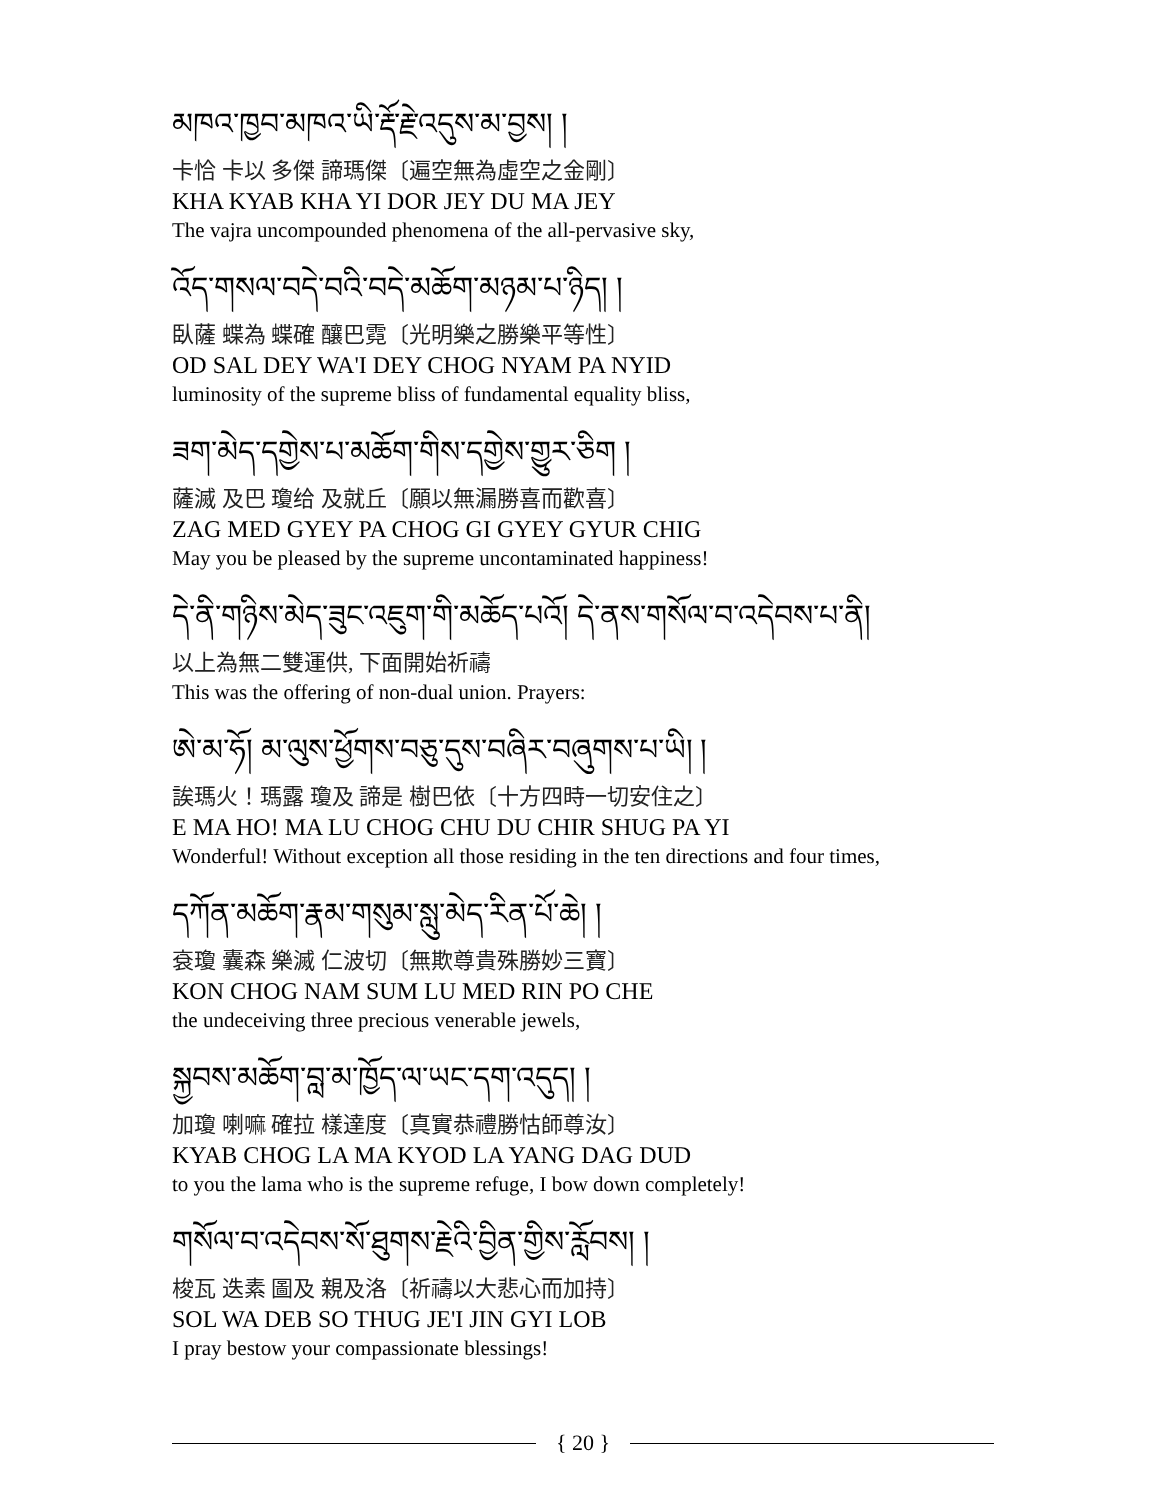མཁའ་ཁྱབ་མཁའ་ཡི་རྡོ་རྗེ་འདུས་མ་བྱས། །
卡恰 卡以 多傑 諦瑪傑〔遍空無為虛空之金剛〕
KHA KYAB KHA YI DOR JEY DU MA JEY
The vajra uncompounded phenomena of the all-pervasive sky,
འོད་གསལ་བདེ་བའི་བདེ་མཆོག་མཉམ་པ་ཉིད། །
臥薩 蝶為 蝶確 釀巴霓〔光明樂之勝樂平等性〕
OD SAL DEY WA'I DEY CHOG NYAM PA NYID
luminosity of the supreme bliss of fundamental equality bliss,
ཟག་མེད་དགྱེས་པ་མཆོག་གིས་དགྱེས་གྱུར་ཅིག །
薩滅 及巴 瓊给 及就丘〔願以無漏勝喜而歡喜〕
ZAG MED GYEY PA CHOG GI GYEY GYUR CHIG
May you be pleased by the supreme uncontaminated happiness!
དེ་ནི་གཉིས་མེད་ཟུང་འཇུག་གི་མཆོད་པའོ། དེ་ནས་གསོལ་བ་འདེབས་པ་ནི།
以上為無二雙運供, 下面開始祈禱
This was the offering of non-dual union. Prayers:
ཨེ་མ་ཧོ། མ་ལུས་ཕྱོགས་བཅུ་དུས་བཞིར་བཞུགས་པ་ཡི། །
誒瑪火！瑪露 瓊及 諦是 樹巴依〔十方四時一切安住之〕
E MA HO! MA LU CHOG CHU DU CHIR SHUG PA YI
Wonderful! Without exception all those residing in the ten directions and four times,
དཀོན་མཆོག་རྣམ་གསུམ་སླུ་མེད་རིན་པོ་ཆེ། །
袞瓊 囊森 樂滅 仁波切〔無欺尊貴殊勝妙三寶〕
KON CHOG NAM SUM LU MED RIN PO CHE
the undeceiving three precious venerable jewels,
སྐྱབས་མཆོག་བླ་མ་ཁྱོད་ལ་ཡང་དག་འདུད། །
加瓊 喇嘛 確拉 樣達度〔真實恭禮勝怙師尊汝〕
KYAB CHOG LA MA KYOD LA YANG DAG DUD
to you the lama who is the supreme refuge, I bow down completely!
གསོལ་བ་འདེབས་སོ་ཐུགས་རྗེའི་བྱིན་གྱིས་རློབས། །
梭瓦 迭素 圖及 親及洛〔祈禱以大悲心而加持〕
SOL WA DEB SO THUG JE'I JIN GYI LOB
I pray bestow your compassionate blessings!
{ 20 }